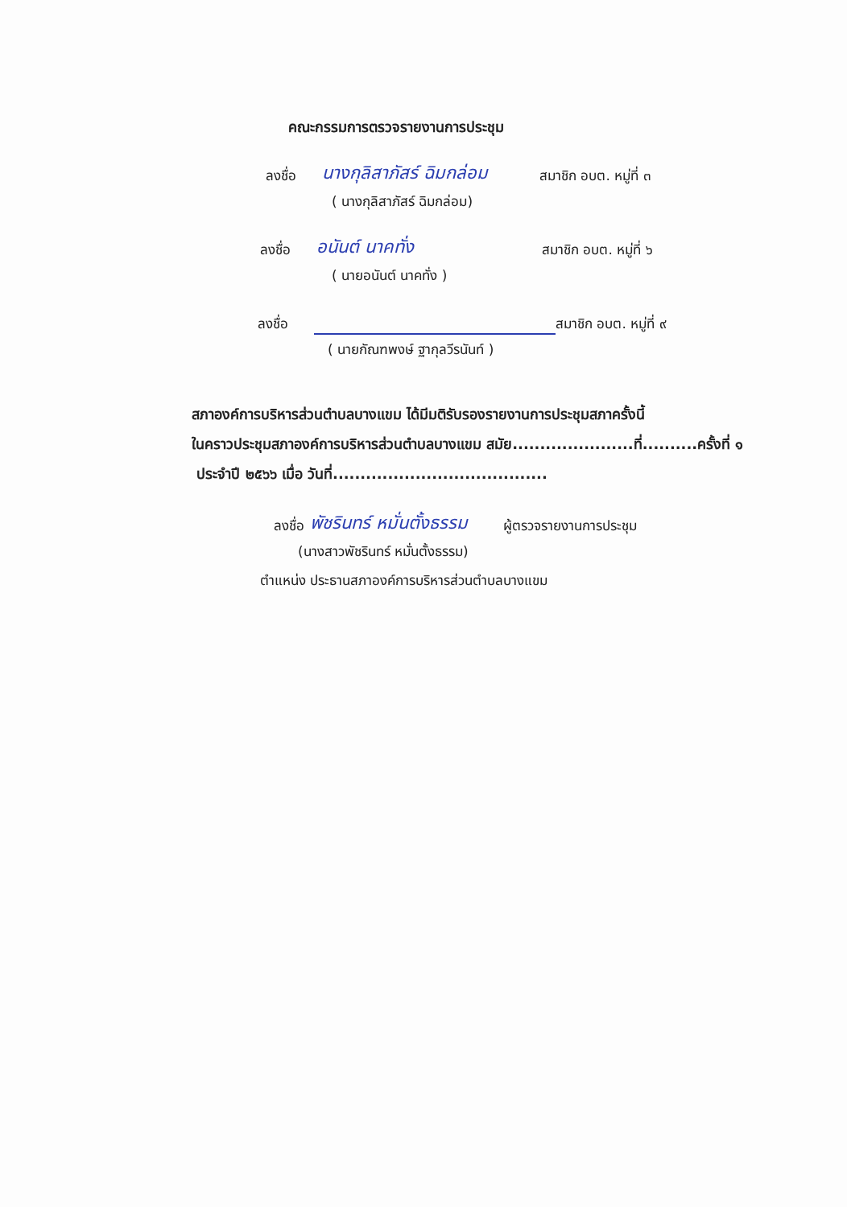คณะกรรมการตรวจรายงานการประชุม
ลงชื่อ นางกุลิสาภัสร์ ฉิมกล่อม สมาชิก อบต. หมู่ที่ ๓
( นางกุลิสาภัสร์ ฉิมกล่อม)
ลงชื่อ อนันต์ นาคทั่ง สมาชิก อบต. หมู่ที่ ๖
( นายอนันต์ นาคทั่ง )
ลงชื่อ สมาชิก อบต. หมู่ที่ ๙
( นายกัณฑพงษ์ ฐากุลวีรนันท์ )
สภาองค์การบริหารส่วนตำบลบางแขม ได้มีมติรับรองรายงานการประชุมสภาครั้งนี้
ในคราวประชุมสภาองค์การบริหารส่วนตำบลบางแขม สมัย......................ที่..........ครั้งที่ ๑
ประจำปี ๒๕๖๖ เมื่อ วันที่.......................................
ลงชื่อ พัชรินทร์ หมั่นตั้งธรรม ผู้ตรวจรายงานการประชุม
(นางสาวพัชรินทร์ หมั่นตั้งธรรม)
ตำแหน่ง ประธานสภาองค์การบริหารส่วนตำบลบางแขม